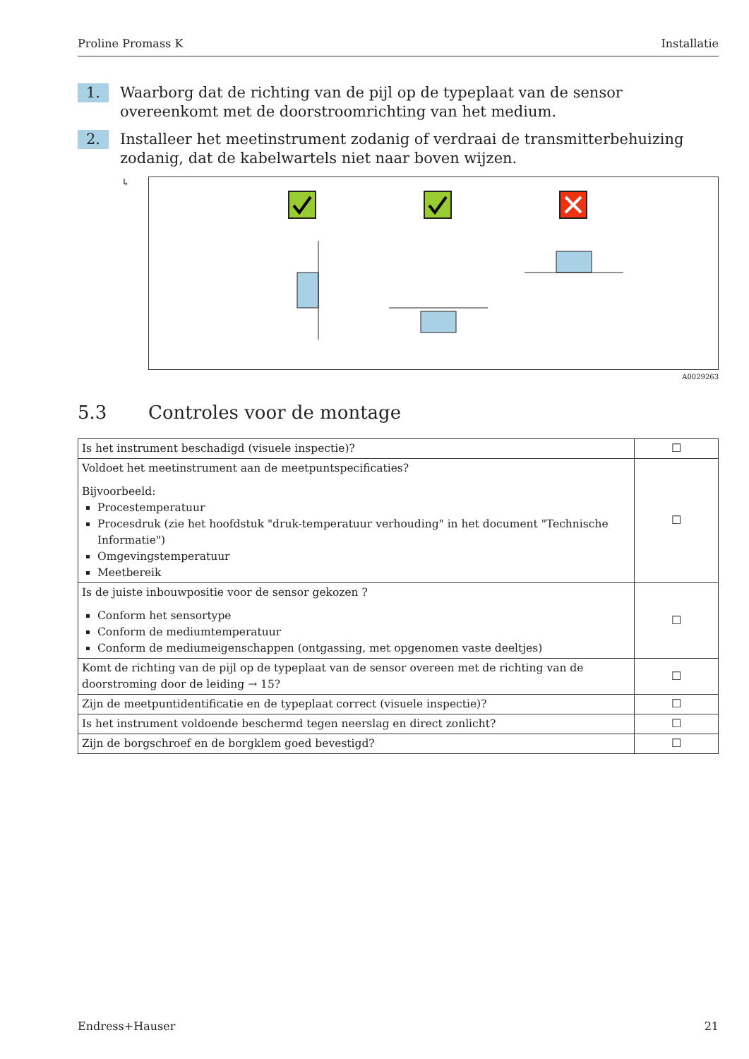Proline Promass K Installatie
1.
Waarborg dat de richting van de pijl op de typeplaat van de sensor overeenkomt met de doorstroomrichting van het medium.
2.
Installeer het meetinstrument zodanig of verdraai de transmitterbehuizing zodanig, dat de kabelwartels niet naar boven wijzen.
↳
A0029263
5.3 Controles voor de montage
| Is het instrument beschadigd (visuele inspectie)? | ☐ |
| Voldoet het meetinstrument aan de meetpuntspecificaties? Bijvoorbeeld: Procestemperatuur Procesdruk (zie het hoofdstuk "druk-temperatuur verhouding" in het document "Technische Informatie") Omgevingstemperatuur Meetbereik | ☐ |
| Is de juiste inbouwpositie voor de sensor gekozen ? Conform het sensortype Conform de mediumtemperatuur Conform de mediumeigenschappen (ontgassing, met opgenomen vaste deeltjes) | ☐ |
| Komt de richting van de pijl op de typeplaat van de sensor overeen met de richting van de doorstroming door de leiding → 15? | ☐ |
| Zijn de meetpuntidentificatie en de typeplaat correct (visuele inspectie)? | ☐ |
| Is het instrument voldoende beschermd tegen neerslag en direct zonlicht? | ☐ |
| Zijn de borgschroef en de borgklem goed bevestigd? | ☐ |
Endress+Hauser 21